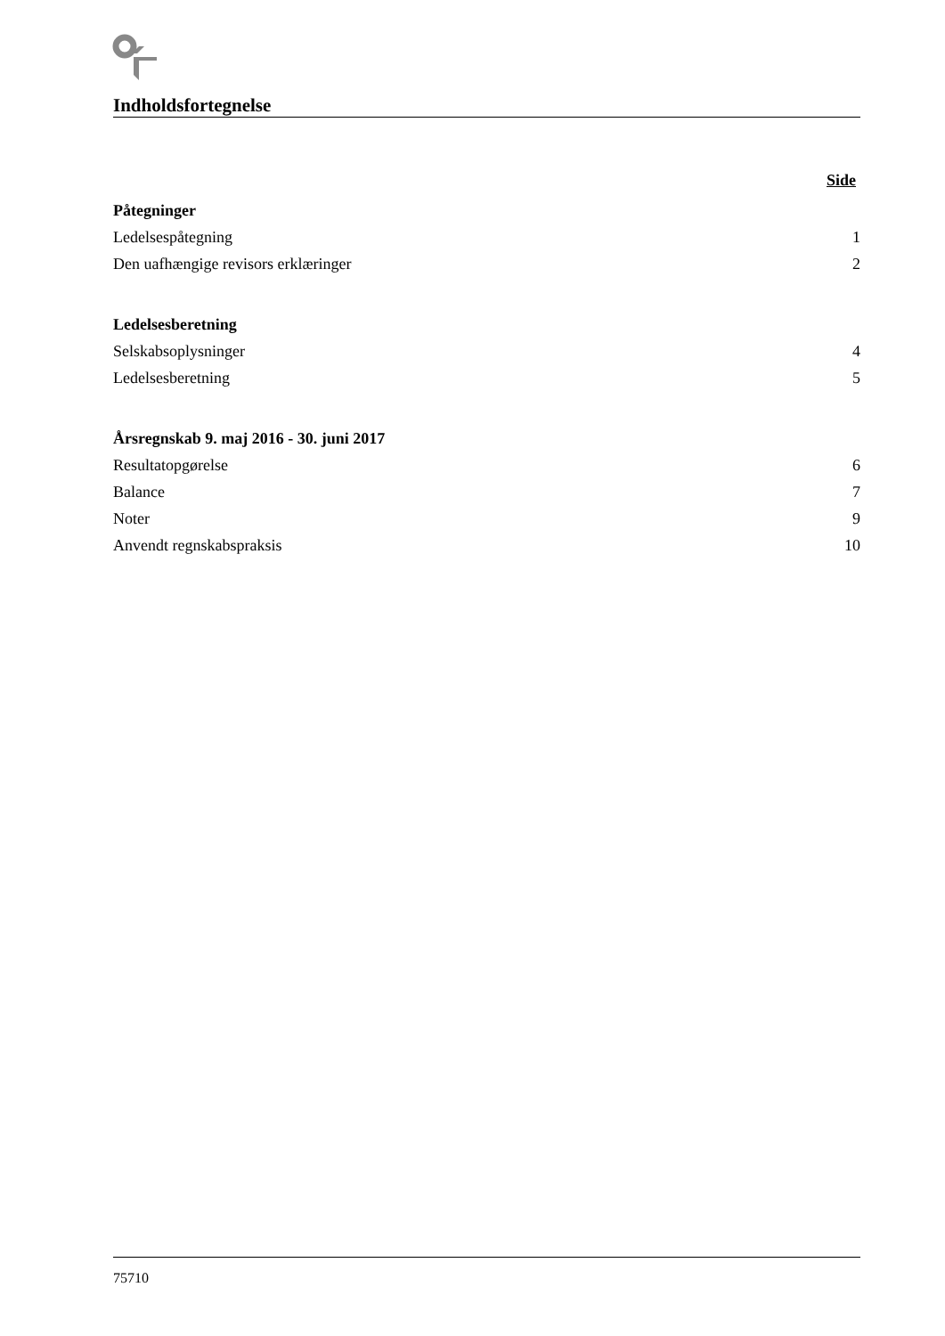Indholdsfortegnelse
Side
Påtegninger
Ledelsespåtegning 1
Den uafhængige revisors erklæringer 2
Ledelsesberetning
Selskabsoplysninger 4
Ledelsesberetning 5
Årsregnskab 9. maj 2016 - 30. juni 2017
Resultatopgørelse 6
Balance 7
Noter 9
Anvendt regnskabspraksis 10
75710